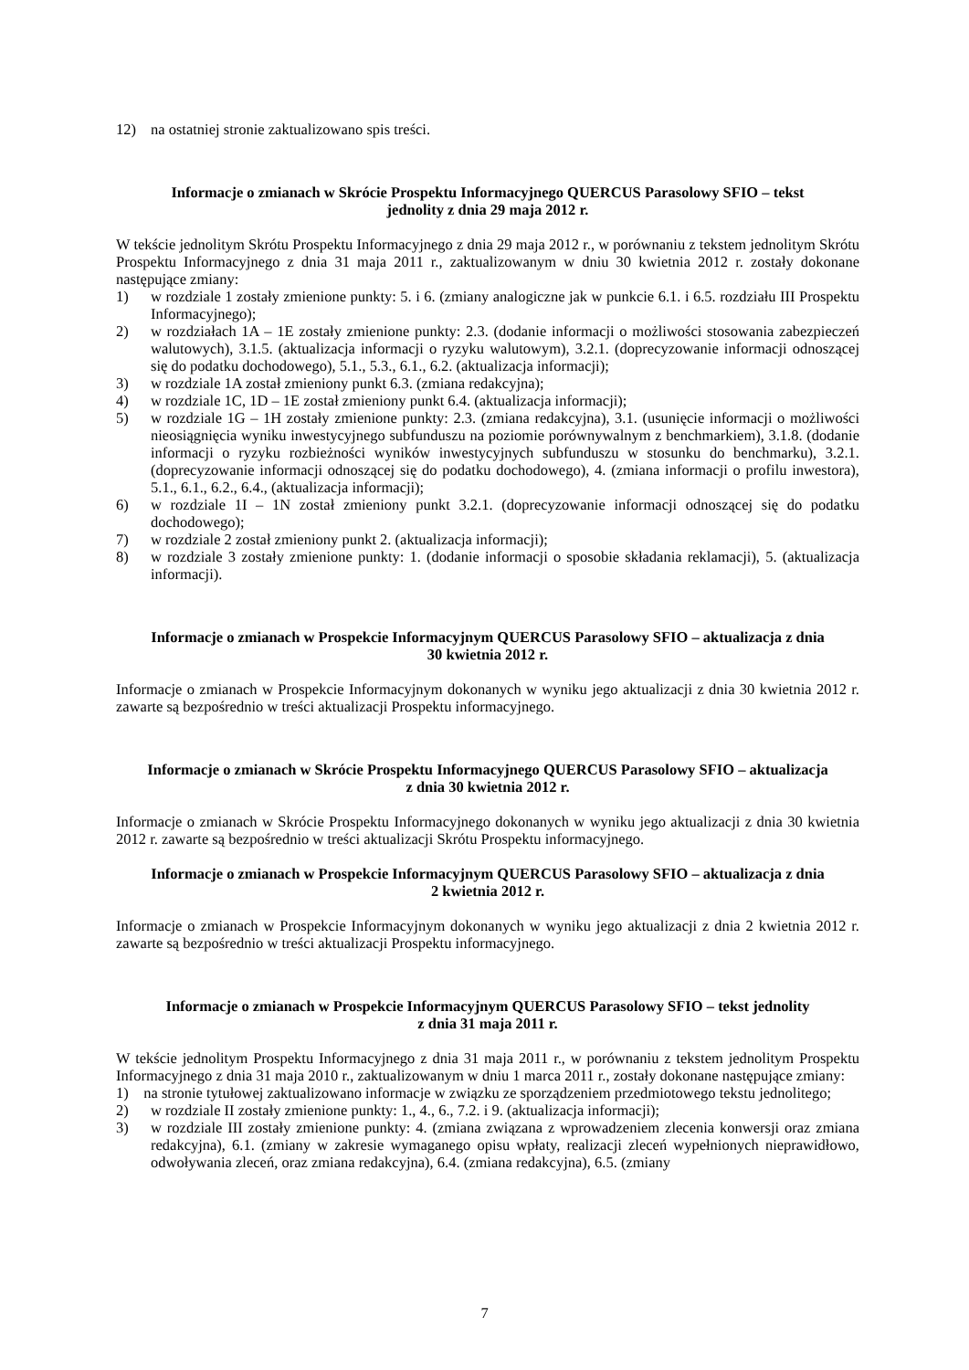12) na ostatniej stronie zaktualizowano spis treści.
Informacje o zmianach w Skrócie Prospektu Informacyjnego QUERCUS Parasolowy SFIO – tekst
jednolity z dnia 29 maja 2012 r.
W tekście jednolitym Skrótu Prospektu Informacyjnego z dnia 29 maja 2012 r., w porównaniu z tekstem jednolitym Skrótu Prospektu Informacyjnego z dnia 31 maja 2011 r., zaktualizowanym w dniu 30 kwietnia 2012 r. zostały dokonane następujące zmiany:
1) w rozdziale 1 zostały zmienione punkty: 5. i 6. (zmiany analogiczne jak w punkcie 6.1. i 6.5. rozdziału III Prospektu Informacyjnego);
2) w rozdziałach 1A – 1E zostały zmienione punkty: 2.3. (dodanie informacji o możliwości stosowania zabezpieczeń walutowych), 3.1.5. (aktualizacja informacji o ryzyku walutowym), 3.2.1. (doprecyzowanie informacji odnoszącej się do podatku dochodowego), 5.1., 5.3., 6.1., 6.2. (aktualizacja informacji);
3) w rozdziale 1A został zmieniony punkt 6.3. (zmiana redakcyjna);
4) w rozdziale 1C, 1D – 1E został zmieniony punkt 6.4. (aktualizacja informacji);
5) w rozdziale 1G – 1H zostały zmienione punkty: 2.3. (zmiana redakcyjna), 3.1. (usunięcie informacji o możliwości nieosiągnięcia wyniku inwestycyjnego subfunduszu na poziomie porównywalnym z benchmarkiem), 3.1.8. (dodanie informacji o ryzyku rozbieżności wyników inwestycyjnych subfunduszu w stosunku do benchmarku), 3.2.1. (doprecyzowanie informacji odnoszącej się do podatku dochodowego), 4. (zmiana informacji o profilu inwestora), 5.1., 6.1., 6.2., 6.4., (aktualizacja informacji);
6) w rozdziale 1I – 1N został zmieniony punkt 3.2.1. (doprecyzowanie informacji odnoszącej się do podatku dochodowego);
7) w rozdziale 2 został zmieniony punkt 2. (aktualizacja informacji);
8) w rozdziale 3 zostały zmienione punkty: 1. (dodanie informacji o sposobie składania reklamacji), 5. (aktualizacja informacji).
Informacje o zmianach w Prospekcie Informacyjnym QUERCUS Parasolowy SFIO – aktualizacja z dnia
30 kwietnia 2012 r.
Informacje o zmianach w Prospekcie Informacyjnym dokonanych w wyniku jego aktualizacji z dnia 30 kwietnia 2012 r. zawarte są bezpośrednio w treści aktualizacji Prospektu informacyjnego.
Informacje o zmianach w Skrócie Prospektu Informacyjnego QUERCUS Parasolowy SFIO – aktualizacja
z dnia 30 kwietnia 2012 r.
Informacje o zmianach w Skrócie Prospektu Informacyjnego dokonanych w wyniku jego aktualizacji z dnia 30 kwietnia 2012 r. zawarte są bezpośrednio w treści aktualizacji Skrótu Prospektu informacyjnego.
Informacje o zmianach w Prospekcie Informacyjnym QUERCUS Parasolowy SFIO – aktualizacja z dnia
2 kwietnia 2012 r.
Informacje o zmianach w Prospekcie Informacyjnym dokonanych w wyniku jego aktualizacji z dnia 2 kwietnia 2012 r. zawarte są bezpośrednio w treści aktualizacji Prospektu informacyjnego.
Informacje o zmianach w Prospekcie Informacyjnym QUERCUS Parasolowy SFIO – tekst jednolity
z dnia 31 maja 2011 r.
W tekście jednolitym Prospektu Informacyjnego z dnia 31 maja 2011 r., w porównaniu z tekstem jednolitym Prospektu Informacyjnego z dnia 31 maja 2010 r., zaktualizowanym w dniu 1 marca 2011 r., zostały dokonane następujące zmiany:
1) na stronie tytułowej zaktualizowano informacje w związku ze sporządzeniem przedmiotowego tekstu jednolitego;
2) w rozdziale II zostały zmienione punkty: 1., 4., 6., 7.2. i 9. (aktualizacja informacji);
3) w rozdziale III zostały zmienione punkty: 4. (zmiana związana z wprowadzeniem zlecenia konwersji oraz zmiana redakcyjna), 6.1. (zmiany w zakresie wymaganego opisu wpłaty, realizacji zleceń wypełnionych nieprawidłowo, odwoływania zleceń, oraz zmiana redakcyjna), 6.4. (zmiana redakcyjna), 6.5. (zmiany
7